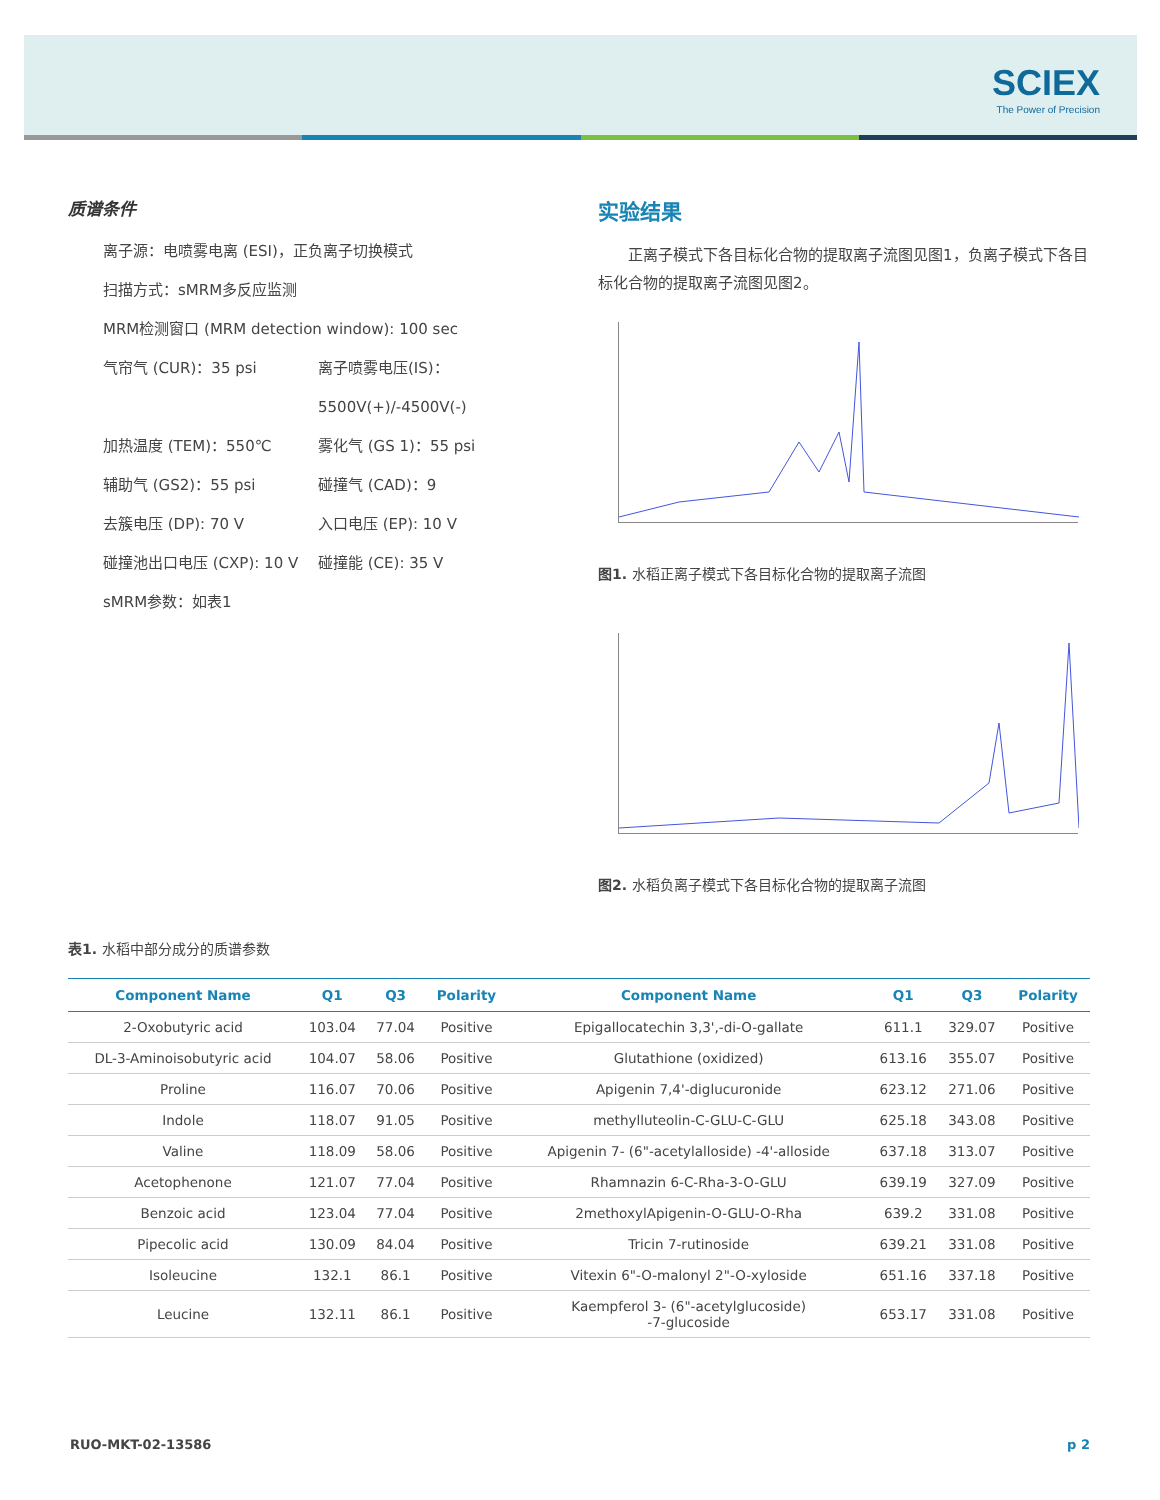SCIEX
The Power of Precision
质谱条件
离子源：电喷雾电离 (ESI)，正负离子切换模式
扫描方式：sMRM多反应监测
MRM检测窗口 (MRM detection window): 100 sec
气帘气 (CUR)：35 psi
离子喷雾电压(IS)：5500V(+)/-4500V(-)
加热温度 (TEM)：550℃
雾化气 (GS 1)：55 psi
辅助气 (GS2)：55 psi
碰撞气 (CAD)：9
去簇电压 (DP): 70 V
入口电压 (EP): 10 V
碰撞池出口电压 (CXP): 10 V
碰撞能 (CE): 35 V
sMRM参数：如表1
实验结果
正离子模式下各目标化合物的提取离子流图见图1，负离子模式下各目标化合物的提取离子流图见图2。
图1. 水稻正离子模式下各目标化合物的提取离子流图
图2. 水稻负离子模式下各目标化合物的提取离子流图
表1. 水稻中部分成分的质谱参数
| Component Name | Q1 | Q3 | Polarity | Component Name | Q1 | Q3 | Polarity |
| --- | --- | --- | --- | --- | --- | --- | --- |
| 2-Oxobutyric acid | 103.04 | 77.04 | Positive | Epigallocatechin 3,3',-di-O-gallate | 611.1 | 329.07 | Positive |
| DL-3-Aminoisobutyric acid | 104.07 | 58.06 | Positive | Glutathione (oxidized) | 613.16 | 355.07 | Positive |
| Proline | 116.07 | 70.06 | Positive | Apigenin 7,4'-diglucuronide | 623.12 | 271.06 | Positive |
| Indole | 118.07 | 91.05 | Positive | methylluteolin-C-GLU-C-GLU | 625.18 | 343.08 | Positive |
| Valine | 118.09 | 58.06 | Positive | Apigenin 7- (6"-acetylalloside) -4'-alloside | 637.18 | 313.07 | Positive |
| Acetophenone | 121.07 | 77.04 | Positive | Rhamnazin 6-C-Rha-3-O-GLU | 639.19 | 327.09 | Positive |
| Benzoic acid | 123.04 | 77.04 | Positive | 2methoxylApigenin-O-GLU-O-Rha | 639.2 | 331.08 | Positive |
| Pipecolic acid | 130.09 | 84.04 | Positive | Tricin 7-rutinoside | 639.21 | 331.08 | Positive |
| Isoleucine | 132.1 | 86.1 | Positive | Vitexin 6"-O-malonyl 2"-O-xyloside | 651.16 | 337.18 | Positive |
| Leucine | 132.11 | 86.1 | Positive | Kaempferol 3- (6"-acetylglucoside) -7-glucoside | 653.17 | 331.08 | Positive |
RUO-MKT-02-13586 p 2